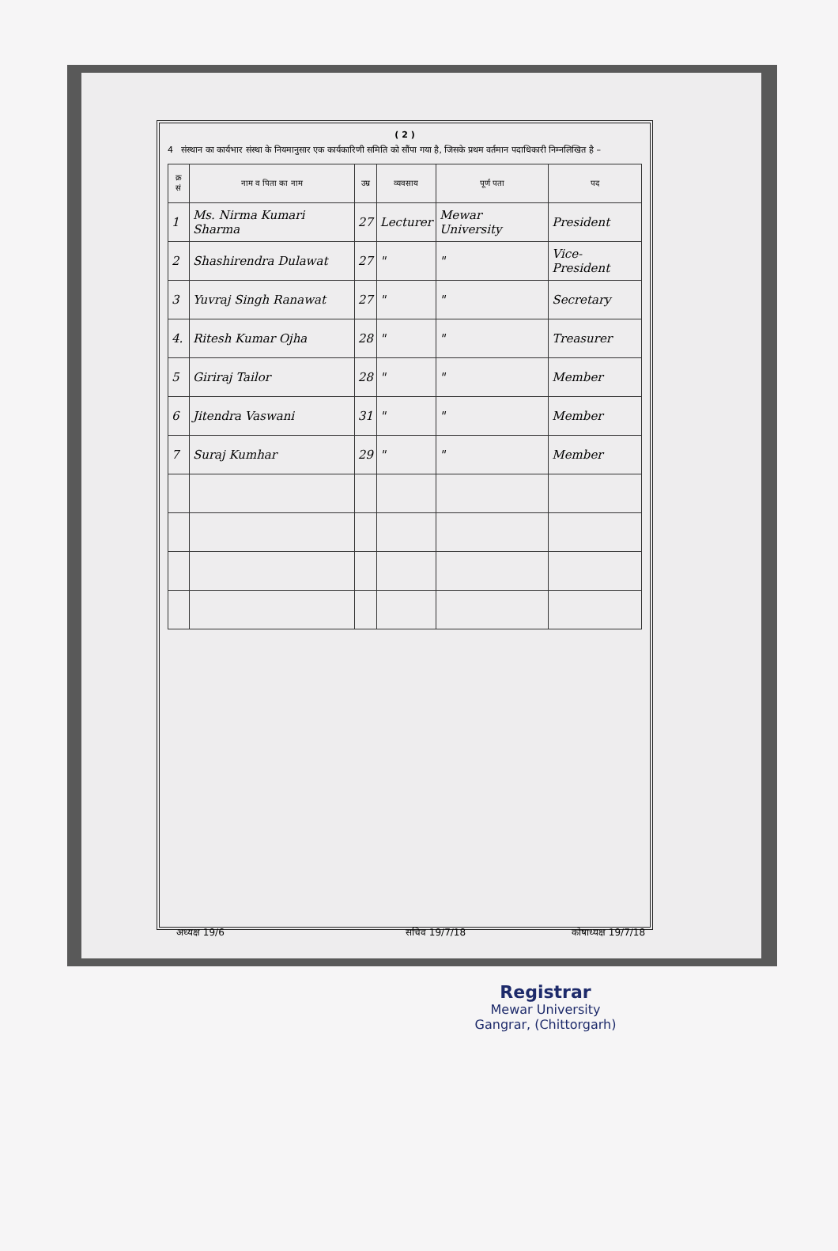( 2 )
4 संस्थान का कार्यभार संस्था के नियमानुसार एक कार्यकारिणी समिति को सौंपा गया है, जिसके प्रथम वर्तमान पदाधिकारी निम्नलिखित है –
| क्र सं | नाम व पिता का नाम | उम्र | व्यवसाय | पूर्ण पता | पद |
| --- | --- | --- | --- | --- | --- |
| 1 | Ms. Nirma Kumari Sharma | 27 | Lecturer | Mewar University | President |
| 2 | Shashirendra Dulawat | 27 | " | " | Vice-President |
| 3 | Yuvraj Singh Ranawat | 27 | " | " | Secretary |
| 4. | Ritesh Kumar Ojha | 28 | " | " | Treasurer |
| 5 | Giriraj Tailor | 28 | " | " | Member |
| 6 | Jitendra Vaswani | 31 | " | " | Member |
| 7 | Suraj Kumhar | 29 | " | " | Member |
अध्यक्ष 19/6 सचिव 19/7/18 कोषाध्यक्ष 19/7/18
Registrar
Mewar University
Gangrar, (Chittorgarh)